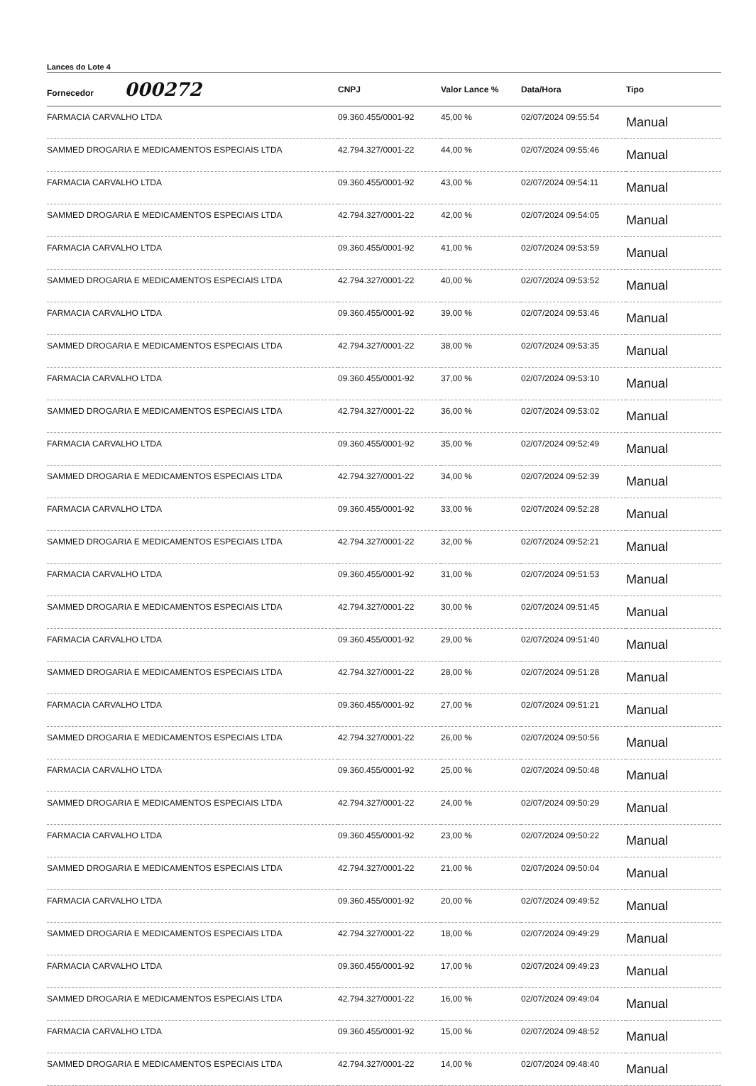Lances do Lote 4
| Fornecedor 000272 | CNPJ | Valor Lance % | Data/Hora | Tipo |
| --- | --- | --- | --- | --- |
| FARMACIA CARVALHO LTDA | 09.360.455/0001-92 | 45,00 % | 02/07/2024 09:55:54 | Manual |
| SAMMED DROGARIA E MEDICAMENTOS ESPECIAIS LTDA | 42.794.327/0001-22 | 44,00 % | 02/07/2024 09:55:46 | Manual |
| FARMACIA CARVALHO LTDA | 09.360.455/0001-92 | 43,00 % | 02/07/2024 09:54:11 | Manual |
| SAMMED DROGARIA E MEDICAMENTOS ESPECIAIS LTDA | 42.794.327/0001-22 | 42,00 % | 02/07/2024 09:54:05 | Manual |
| FARMACIA CARVALHO LTDA | 09.360.455/0001-92 | 41,00 % | 02/07/2024 09:53:59 | Manual |
| SAMMED DROGARIA E MEDICAMENTOS ESPECIAIS LTDA | 42.794.327/0001-22 | 40,00 % | 02/07/2024 09:53:52 | Manual |
| FARMACIA CARVALHO LTDA | 09.360.455/0001-92 | 39,00 % | 02/07/2024 09:53:46 | Manual |
| SAMMED DROGARIA E MEDICAMENTOS ESPECIAIS LTDA | 42.794.327/0001-22 | 38,00 % | 02/07/2024 09:53:35 | Manual |
| FARMACIA CARVALHO LTDA | 09.360.455/0001-92 | 37,00 % | 02/07/2024 09:53:10 | Manual |
| SAMMED DROGARIA E MEDICAMENTOS ESPECIAIS LTDA | 42.794.327/0001-22 | 36,00 % | 02/07/2024 09:53:02 | Manual |
| FARMACIA CARVALHO LTDA | 09.360.455/0001-92 | 35,00 % | 02/07/2024 09:52:49 | Manual |
| SAMMED DROGARIA E MEDICAMENTOS ESPECIAIS LTDA | 42.794.327/0001-22 | 34,00 % | 02/07/2024 09:52:39 | Manual |
| FARMACIA CARVALHO LTDA | 09.360.455/0001-92 | 33,00 % | 02/07/2024 09:52:28 | Manual |
| SAMMED DROGARIA E MEDICAMENTOS ESPECIAIS LTDA | 42.794.327/0001-22 | 32,00 % | 02/07/2024 09:52:21 | Manual |
| FARMACIA CARVALHO LTDA | 09.360.455/0001-92 | 31,00 % | 02/07/2024 09:51:53 | Manual |
| SAMMED DROGARIA E MEDICAMENTOS ESPECIAIS LTDA | 42.794.327/0001-22 | 30,00 % | 02/07/2024 09:51:45 | Manual |
| FARMACIA CARVALHO LTDA | 09.360.455/0001-92 | 29,00 % | 02/07/2024 09:51:40 | Manual |
| SAMMED DROGARIA E MEDICAMENTOS ESPECIAIS LTDA | 42.794.327/0001-22 | 28,00 % | 02/07/2024 09:51:28 | Manual |
| FARMACIA CARVALHO LTDA | 09.360.455/0001-92 | 27,00 % | 02/07/2024 09:51:21 | Manual |
| SAMMED DROGARIA E MEDICAMENTOS ESPECIAIS LTDA | 42.794.327/0001-22 | 26,00 % | 02/07/2024 09:50:56 | Manual |
| FARMACIA CARVALHO LTDA | 09.360.455/0001-92 | 25,00 % | 02/07/2024 09:50:48 | Manual |
| SAMMED DROGARIA E MEDICAMENTOS ESPECIAIS LTDA | 42.794.327/0001-22 | 24,00 % | 02/07/2024 09:50:29 | Manual |
| FARMACIA CARVALHO LTDA | 09.360.455/0001-92 | 23,00 % | 02/07/2024 09:50:22 | Manual |
| SAMMED DROGARIA E MEDICAMENTOS ESPECIAIS LTDA | 42.794.327/0001-22 | 21,00 % | 02/07/2024 09:50:04 | Manual |
| FARMACIA CARVALHO LTDA | 09.360.455/0001-92 | 20,00 % | 02/07/2024 09:49:52 | Manual |
| SAMMED DROGARIA E MEDICAMENTOS ESPECIAIS LTDA | 42.794.327/0001-22 | 18,00 % | 02/07/2024 09:49:29 | Manual |
| FARMACIA CARVALHO LTDA | 09.360.455/0001-92 | 17,00 % | 02/07/2024 09:49:23 | Manual |
| SAMMED DROGARIA E MEDICAMENTOS ESPECIAIS LTDA | 42.794.327/0001-22 | 16,00 % | 02/07/2024 09:49:04 | Manual |
| FARMACIA CARVALHO LTDA | 09.360.455/0001-92 | 15,00 % | 02/07/2024 09:48:52 | Manual |
| SAMMED DROGARIA E MEDICAMENTOS ESPECIAIS LTDA | 42.794.327/0001-22 | 14,00 % | 02/07/2024 09:48:40 | Manual |